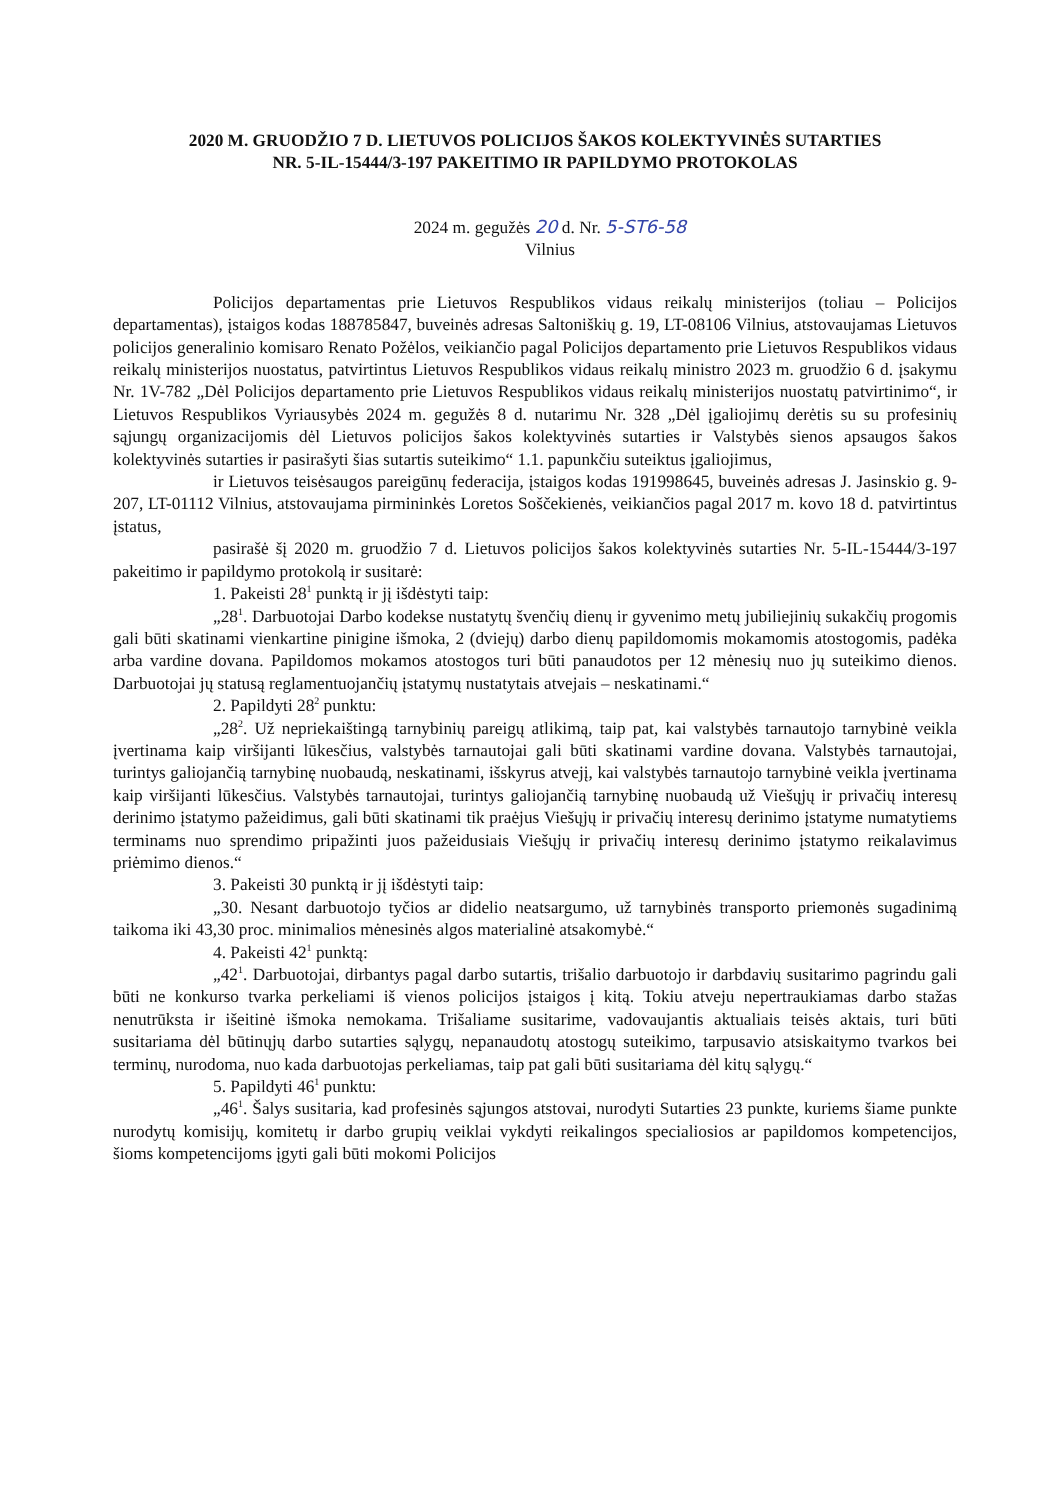2020 M. GRUODŽIO 7 D. LIETUVOS POLICIJOS ŠAKOS KOLEKTYVINĖS SUTARTIES
NR. 5-IL-15444/3-197 PAKEITIMO IR PAPILDYMO PROTOKOLAS
2024 m. gegužės 20 d. Nr. 5-ST6-58
Vilnius
Policijos departamentas prie Lietuvos Respublikos vidaus reikalų ministerijos (toliau – Policijos departamentas), įstaigos kodas 188785847, buveinės adresas Saltoniškių g. 19, LT-08106 Vilnius, atstovaujamas Lietuvos policijos generalinio komisaro Renato Požėlos, veikiančio pagal Policijos departamento prie Lietuvos Respublikos vidaus reikalų ministerijos nuostatus, patvirtintus Lietuvos Respublikos vidaus reikalų ministro 2023 m. gruodžio 6 d. įsakymu Nr. 1V-782 „Dėl Policijos departamento prie Lietuvos Respublikos vidaus reikalų ministerijos nuostatų patvirtinimo“, ir Lietuvos Respublikos Vyriausybės 2024 m. gegužės 8 d. nutarimu Nr. 328 „Dėl įgaliojimų derėtis su su profesinių sąjungų organizacijomis dėl Lietuvos policijos šakos kolektyvinės sutarties ir Valstybės sienos apsaugos šakos kolektyvinės sutarties ir pasirašyti šias sutartis suteikimo“ 1.1. papunkčiu suteiktus įgaliojimus,
ir Lietuvos teisėsaugos pareigūnų federacija, įstaigos kodas 191998645, buveinės adresas J. Jasinskio g. 9-207, LT-01112 Vilnius, atstovaujama pirmininkės Loretos Soščekienės, veikiančios pagal 2017 m. kovo 18 d. patvirtintus įstatus,
pasirašė šį 2020 m. gruodžio 7 d. Lietuvos policijos šakos kolektyvinės sutarties Nr. 5-IL-15444/3-197 pakeitimo ir papildymo protokolą ir susitarė:
1. Pakeisti 28<sup>1</sup> punktą ir jį išdėstyti taip:
„28<sup>1</sup>. Darbuotojai Darbo kodekse nustatytų švenčių dienų ir gyvenimo metų jubiliejinių sukakčių progomis gali būti skatinami vienkartine pinigine išmoka, 2 (dviejų) darbo dienų papildomomis mokamomis atostogomis, padėka arba vardine dovana. Papildomos mokamos atostogos turi būti panaudotos per 12 mėnesių nuo jų suteikimo dienos. Darbuotojai jų statusą reglamentuojančių įstatymų nustatytais atvejais – neskatinami.“
2. Papildyti 28<sup>2</sup> punktu:
„28<sup>2</sup>. Už nepriekaištingą tarnybinių pareigų atlikimą, taip pat, kai valstybės tarnautojo tarnybinė veikla įvertinama kaip viršijanti lūkesčius, valstybės tarnautojai gali būti skatinami vardine dovana. Valstybės tarnautojai, turintys galiojančią tarnybinę nuobaudą, neskatinami, išskyrus atvejį, kai valstybės tarnautojo tarnybinė veikla įvertinama kaip viršijanti lūkesčius. Valstybės tarnautojai, turintys galiojančią tarnybinę nuobaudą už Viešųjų ir privačių interesų derinimo įstatymo pažeidimus, gali būti skatinami tik praėjus Viešųjų ir privačių interesų derinimo įstatyme numatytiems terminams nuo sprendimo pripažinti juos pažeidusiais Viešųjų ir privačių interesų derinimo įstatymo reikalavimus priėmimo dienos.“
3. Pakeisti 30 punktą ir jį išdėstyti taip:
„30. Nesant darbuotojo tyčios ar didelio neatsargumo, už tarnybinės transporto priemonės sugadinimą taikoma iki 43,30 proc. minimalios mėnesinės algos materialinė atsakomybė.“
4. Pakeisti 42<sup>1</sup> punktą:
„42<sup>1</sup>. Darbuotojai, dirbantys pagal darbo sutartis, trišalio darbuotojo ir darbdavių susitarimo pagrindu gali būti ne konkurso tvarka perkeliami iš vienos policijos įstaigos į kitą. Tokiu atveju nepertraukiamas darbo stažas nenutrūksta ir išeitinė išmoka nemokama. Trišaliame susitarime, vadovaujantis aktualiais teisės aktais, turi būti susitariama dėl būtinųjų darbo sutarties sąlygų, nepanaudotų atostogų suteikimo, tarpusavio atsiskaitymo tvarkos bei terminų, nurodoma, nuo kada darbuotojas perkeliamas, taip pat gali būti susitariama dėl kitų sąlygų.“
5. Papildyti 46<sup>1</sup> punktu:
„46<sup>1</sup>. Šalys susitaria, kad profesinės sąjungos atstovai, nurodyti Sutarties 23 punkte, kuriems šiame punkte nurodytų komisijų, komitetų ir darbo grupių veiklai vykdyti reikalingos specialiosios ar papildomos kompetencijos, šioms kompetencijoms įgyti gali būti mokomi Policijos